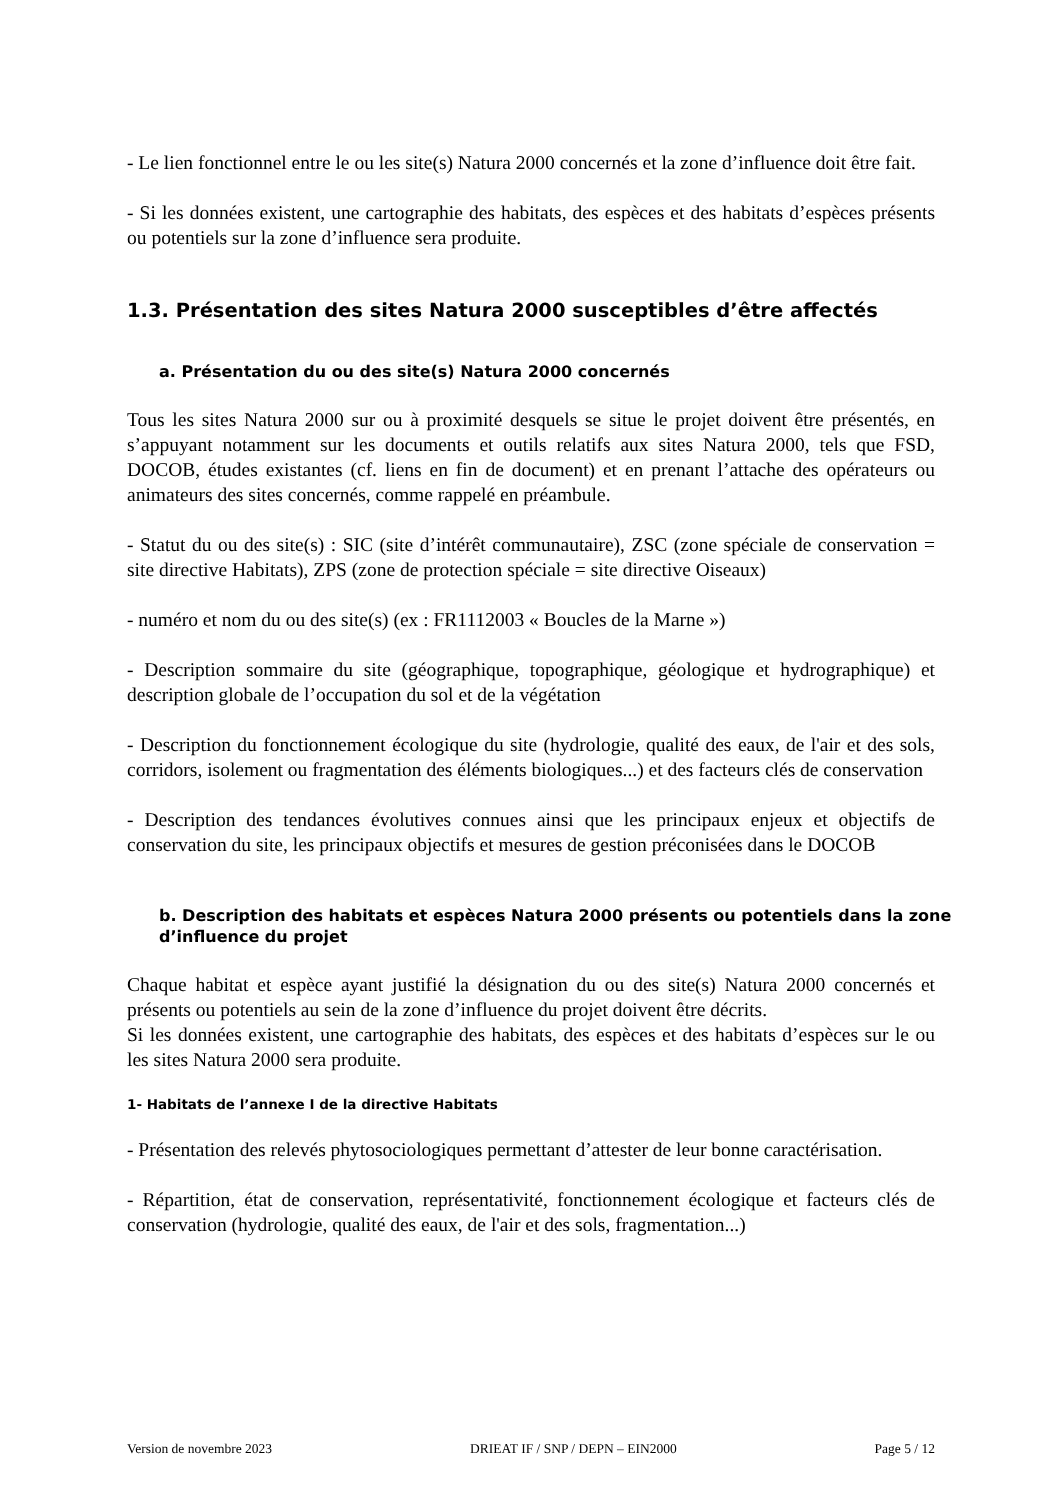- Le lien fonctionnel entre le ou les site(s) Natura 2000 concernés et la zone d’influence doit être fait.
- Si les données existent, une cartographie des habitats, des espèces et des habitats d’espèces présents ou potentiels sur la zone d’influence sera produite.
1.3. Présentation des sites Natura 2000 susceptibles d’être affectés
a. Présentation du ou des site(s) Natura 2000 concernés
Tous les sites Natura 2000 sur ou à proximité desquels se situe le projet doivent être présentés, en s’appuyant notamment sur les documents et outils relatifs aux sites Natura 2000, tels que FSD, DOCOB, études existantes (cf. liens en fin de document) et en prenant l’attache des opérateurs ou animateurs des sites concernés, comme rappelé en préambule.
- Statut du ou des site(s) : SIC (site d’intérêt communautaire), ZSC (zone spéciale de conservation = site directive Habitats), ZPS (zone de protection spéciale = site directive Oiseaux)
- numéro et nom du ou des site(s) (ex : FR1112003 « Boucles de la Marne »)
- Description sommaire du site (géographique, topographique, géologique et hydrographique) et description globale de l’occupation du sol et de la végétation
- Description du fonctionnement écologique du site (hydrologie, qualité des eaux, de l'air et des sols, corridors, isolement ou fragmentation des éléments biologiques...) et des facteurs clés de conservation
- Description des tendances évolutives connues ainsi que les principaux enjeux et objectifs de conservation du site, les principaux objectifs et mesures de gestion préconisées dans le DOCOB
b. Description des habitats et espèces Natura 2000 présents ou potentiels dans la zone d’influence du projet
Chaque habitat et espèce ayant justifié la désignation du ou des site(s) Natura 2000 concernés et présents ou potentiels au sein de la zone d’influence du projet doivent être décrits.
Si les données existent, une cartographie des habitats, des espèces et des habitats d’espèces sur le ou les sites Natura 2000 sera produite.
1- Habitats de l’annexe I de la directive Habitats
- Présentation des relevés phytosociologiques permettant d’attester de leur bonne caractérisation.
- Répartition, état de conservation, représentativité, fonctionnement écologique et facteurs clés de conservation (hydrologie, qualité des eaux, de l'air et des sols, fragmentation...)
Version de novembre 2023 DRIEAT IF / SNP / DEPN – EIN2000 Page 5 / 12